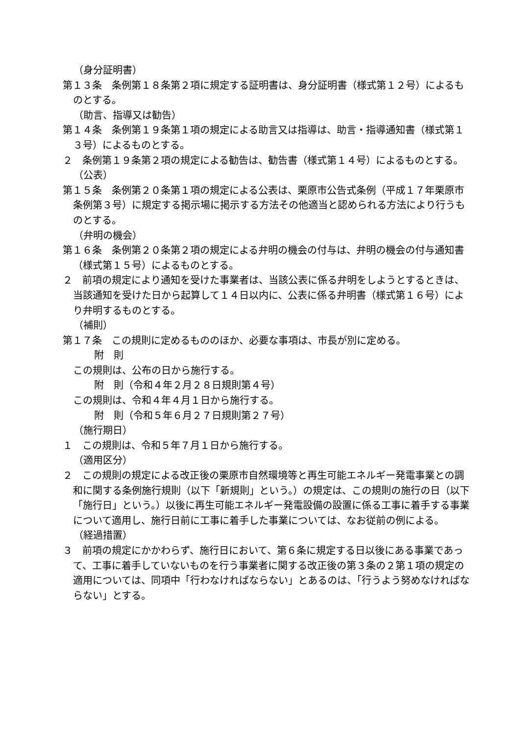（身分証明書）
第１３条　条例第１８条第２項に規定する証明書は、身分証明書（様式第１２号）によるものとする。
（助言、指導又は勧告）
第１４条　条例第１９条第１項の規定による助言又は指導は、助言・指導通知書（様式第１３号）によるものとする。
２　条例第１９条第２項の規定による勧告は、勧告書（様式第１４号）によるものとする。
（公表）
第１５条　条例第２０条第１項の規定による公表は、栗原市公告式条例（平成１７年栗原市条例第３号）に規定する掲示場に掲示する方法その他適当と認められる方法により行うものとする。
（弁明の機会）
第１６条　条例第２０条第２項の規定による弁明の機会の付与は、弁明の機会の付与通知書（様式第１５号）によるものとする。
２　前項の規定により通知を受けた事業者は、当該公表に係る弁明をしようとするときは、当該通知を受けた日から起算して１４日以内に、公表に係る弁明書（様式第１６号）により弁明するものとする。
（補則）
第１７条　この規則に定めるもののほか、必要な事項は、市長が別に定める。
附　則
この規則は、公布の日から施行する。
附　則（令和４年２月２８日規則第４号）
この規則は、令和４年４月１日から施行する。
附　則（令和５年６月２７日規則第２７号）
（施行期日）
１　この規則は、令和５年７月１日から施行する。
（適用区分）
２　この規則の規定による改正後の栗原市自然環境等と再生可能エネルギー発電事業との調和に関する条例施行規則（以下「新規則」という。）の規定は、この規則の施行の日（以下「施行日」という。）以後に再生可能エネルギー発電設備の設置に係る工事に着手する事業について適用し、施行日前に工事に着手した事業については、なお従前の例による。
（経過措置）
３　前項の規定にかかわらず、施行日において、第６条に規定する日以後にある事業であって、工事に着手していないものを行う事業者に関する改正後の第３条の２第１項の規定の適用については、同項中「行わなければならない」とあるのは、「行うよう努めなければならない」とする。